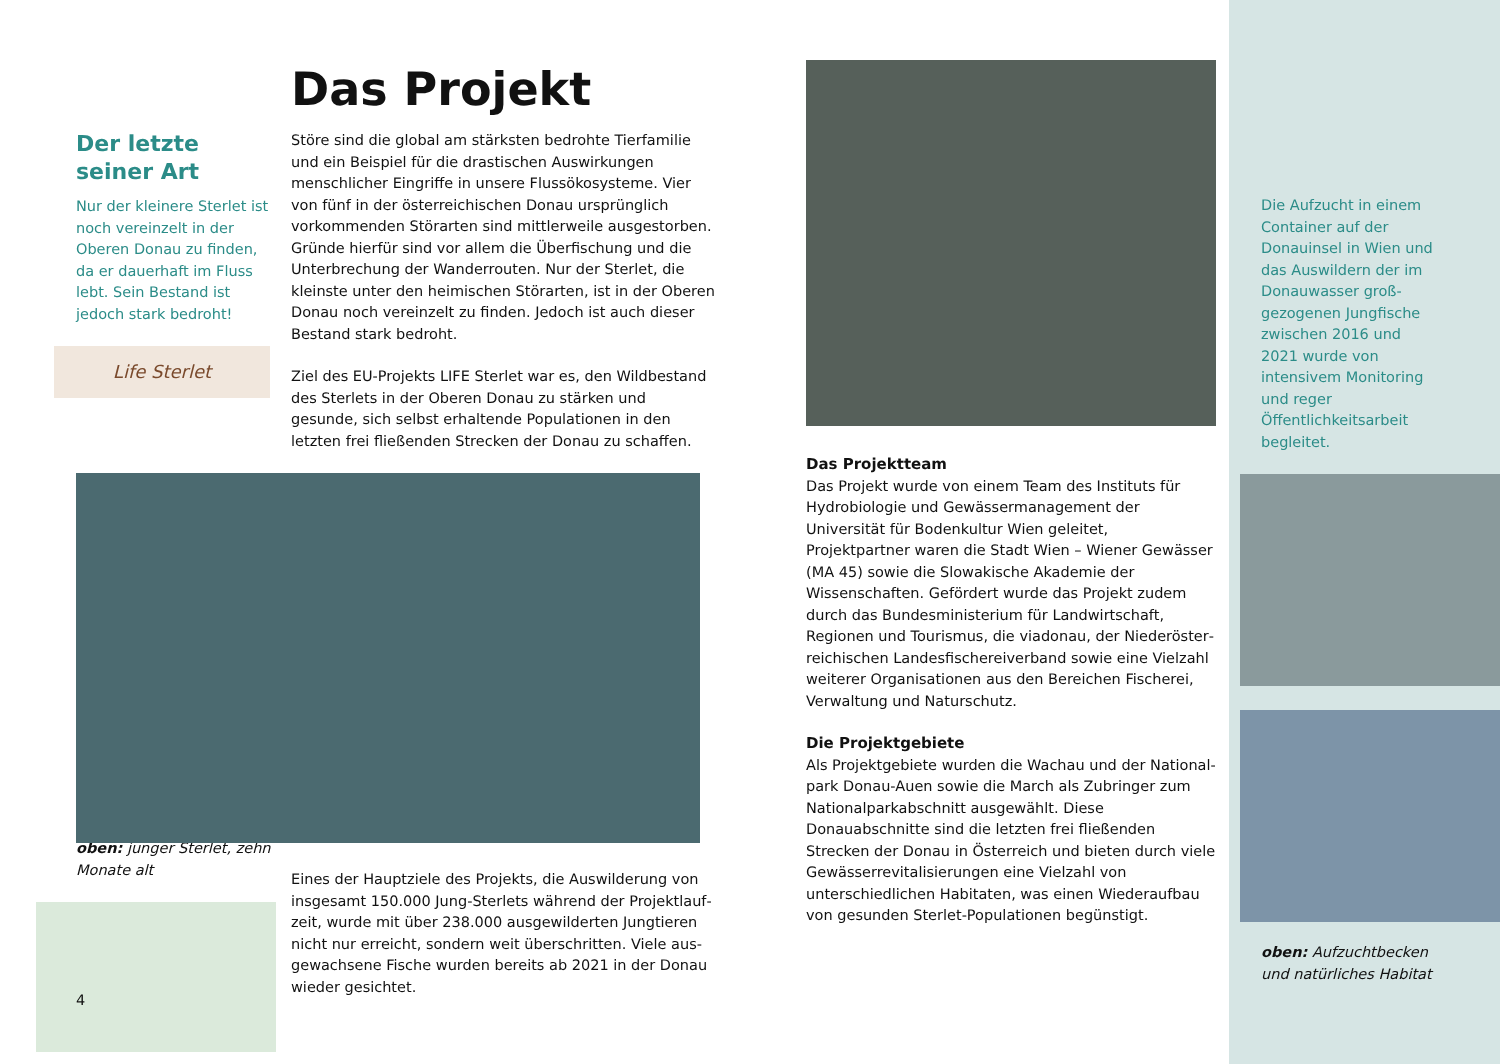Der letzte seiner Art
Nur der kleinere Sterlet ist noch vereinzelt in der Oberen Donau zu finden, da er dauerhaft im Fluss lebt. Sein Bestand ist jedoch stark bedroht!
Life Sterlet
oben: junger Sterlet, zehn Monate alt
4
Das Projekt
Störe sind die global am stärksten bedrohte Tierfamilie und ein Beispiel für die drastischen Auswirkungen menschlicher Eingriffe in unsere Flussökosysteme. Vier von fünf in der österreichischen Donau ursprünglich vorkommenden Stör­arten sind mittlerweile ausgestorben. Gründe hierfür sind vor allem die Überfischung und die Unterbrechung der Wanderrouten. Nur der Sterlet, die kleinste unter den hei­mischen Störarten, ist in der Oberen Donau noch vereinzelt zu finden. Jedoch ist auch dieser Bestand stark bedroht.
Ziel des EU-Projekts LIFE Sterlet war es, den Wildbestand des Sterlets in der Oberen Donau zu stärken und gesunde, sich selbst erhaltende Populationen in den letzten frei fließenden Strecken der Donau zu schaffen.
Eines der Hauptziele des Projekts, die Auswilderung von insgesamt 150.000 Jung-Sterlets während der Projektlauf­zeit, wurde mit über 238.000 ausgewilderten Jungtieren nicht nur erreicht, sondern weit überschritten. Viele aus­gewachsene Fische wurden bereits ab 2021 in der Donau wieder gesichtet.
Das Projektteam
Das Projekt wurde von einem Team des Instituts für Hydro­biologie und Gewässermanagement der Universität für Bodenkultur Wien geleitet, Projektpartner waren die Stadt Wien – Wiener Gewässer (MA 45) sowie die Slowakische Akademie der Wissenschaften. Gefördert wurde das Projekt zudem durch das Bundesministerium für Landwirtschaft, Regionen und Tourismus, die viadonau, der Niederöster­reichischen Landesfischereiverband sowie eine Vielzahl weiterer Organisationen aus den Bereichen Fischerei, Verwaltung und Naturschutz.
Die Projektgebiete
Als Projektgebiete wurden die Wachau und der National­park Donau-Auen sowie die March als Zubringer zum Nationalparkabschnitt ausgewählt. Diese Donauabschnitte sind die letzten frei fließenden Strecken der Donau in Österreich und bieten durch viele Gewässerrevitalisierun­gen eine Vielzahl von unterschiedlichen Habitaten, was einen Wiederaufbau von gesunden Sterlet-Populationen begünstigt.
Die Aufzucht in einem Container auf der Donauinsel in Wien und das Auswildern der im Donauwasser groß­gezogenen Jungfische zwischen 2016 und 2021 wurde von intensivem Monitoring und reger Öffentlichkeitsarbeit begleitet.
oben: Aufzuchtbecken und natürliches Habitat